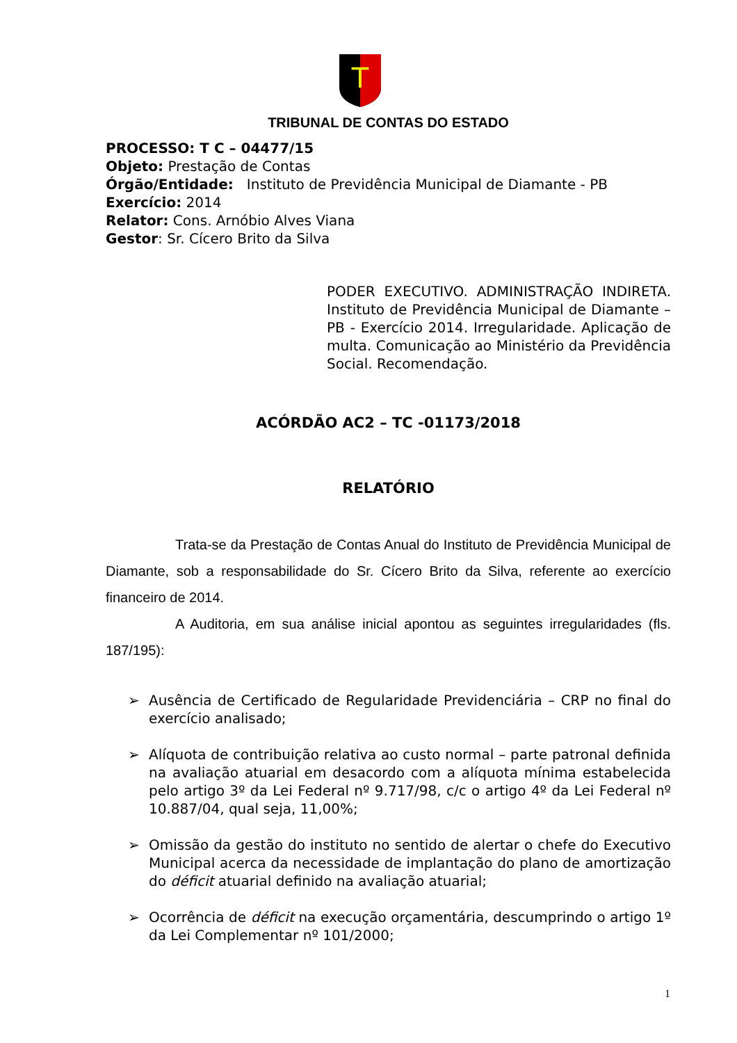T
TRIBUNAL DE CONTAS DO ESTADO
PROCESSO: T C – 04477/15
Objeto: Prestação de Contas
Órgão/Entidade: Instituto de Previdência Municipal de Diamante - PB
Exercício: 2014
Relator: Cons. Arnóbio Alves Viana
Gestor: Sr. Cícero Brito da Silva
PODER EXECUTIVO. ADMINISTRAÇÃO INDIRETA. Instituto de Previdência Municipal de Diamante – PB - Exercício 2014. Irregularidade. Aplicação de multa. Comunicação ao Ministério da Previdência Social. Recomendação.
ACÓRDÃO AC2 – TC -01173/2018
RELATÓRIO
Trata-se da Prestação de Contas Anual do Instituto de Previdência Municipal de Diamante, sob a responsabilidade do Sr. Cícero Brito da Silva, referente ao exercício financeiro de 2014.
A Auditoria, em sua análise inicial apontou as seguintes irregularidades (fls. 187/195):
➢ Ausência de Certificado de Regularidade Previdenciária – CRP no final do exercício analisado;
➢ Alíquota de contribuição relativa ao custo normal – parte patronal definida na avaliação atuarial em desacordo com a alíquota mínima estabelecida pelo artigo 3º da Lei Federal nº 9.717/98, c/c o artigo 4º da Lei Federal nº 10.887/04, qual seja, 11,00%;
➢ Omissão da gestão do instituto no sentido de alertar o chefe do Executivo Municipal acerca da necessidade de implantação do plano de amortização do déficit atuarial definido na avaliação atuarial;
➢ Ocorrência de déficit na execução orçamentária, descumprindo o artigo 1º da Lei Complementar nº 101/2000;
1